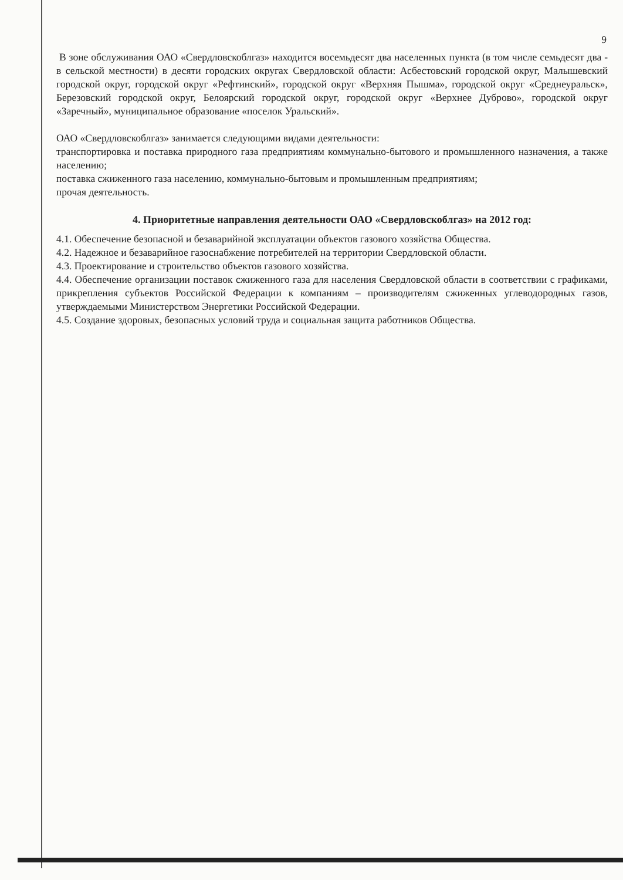9
В зоне обслуживания ОАО «Свердловскоблгаз» находится восемьдесят два населенных пункта (в том числе семьдесят два - в сельской местности) в десяти городских округах Свердловской области: Асбестовский городской округ, Малышевский городской округ, городской округ «Рефтинский», городской округ «Верхняя Пышма», городской округ «Среднеуральск», Березовский городской округ, Белоярский городской округ, городской округ «Верхнее Дуброво», городской округ «Заречный», муниципальное образование «поселок Уральский».
ОАО «Свердловскоблгаз» занимается следующими видами деятельности:
транспортировка и поставка природного газа предприятиям коммунально-бытового и промышленного назначения, а также населению;
поставка сжиженного газа населению, коммунально-бытовым и промышленным предприятиям;
прочая деятельность.
4. Приоритетные направления деятельности ОАО «Свердловскоблгаз» на 2012 год:
4.1. Обеспечение безопасной и безаварийной эксплуатации объектов газового хозяйства Общества.
4.2. Надежное и безаварийное газоснабжение потребителей на территории Свердловской области.
4.3. Проектирование и строительство объектов газового хозяйства.
4.4. Обеспечение организации поставок сжиженного газа для населения Свердловской области в соответствии с графиками, прикрепления субъектов Российской Федерации к компаниям – производителям сжиженных углеводородных газов, утверждаемыми Министерством Энергетики Российской Федерации.
4.5. Создание здоровых, безопасных условий труда и социальная защита работников Общества.